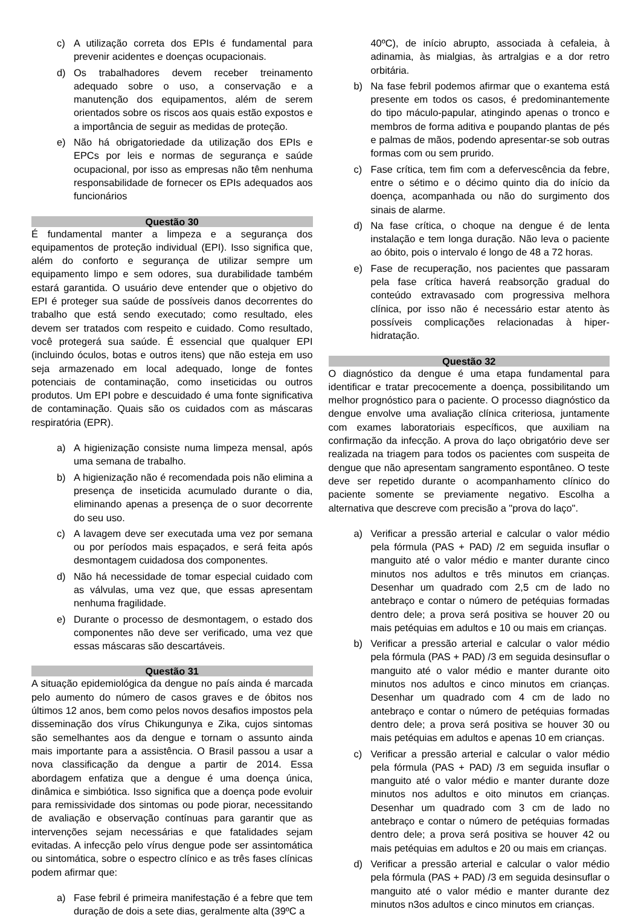c) A utilização correta dos EPIs é fundamental para prevenir acidentes e doenças ocupacionais.
d) Os trabalhadores devem receber treinamento adequado sobre o uso, a conservação e a manutenção dos equipamentos, além de serem orientados sobre os riscos aos quais estão expostos e a importância de seguir as medidas de proteção.
e) Não há obrigatoriedade da utilização dos EPIs e EPCs por leis e normas de segurança e saúde ocupacional, por isso as empresas não têm nenhuma responsabilidade de fornecer os EPIs adequados aos funcionários
Questão 30
É fundamental manter a limpeza e a segurança dos equipamentos de proteção individual (EPI). Isso significa que, além do conforto e segurança de utilizar sempre um equipamento limpo e sem odores, sua durabilidade também estará garantida. O usuário deve entender que o objetivo do EPI é proteger sua saúde de possíveis danos decorrentes do trabalho que está sendo executado; como resultado, eles devem ser tratados com respeito e cuidado. Como resultado, você protegerá sua saúde. É essencial que qualquer EPI (incluindo óculos, botas e outros itens) que não esteja em uso seja armazenado em local adequado, longe de fontes potenciais de contaminação, como inseticidas ou outros produtos. Um EPI pobre e descuidado é uma fonte significativa de contaminação. Quais são os cuidados com as máscaras respiratória (EPR).
a) A higienização consiste numa limpeza mensal, após uma semana de trabalho.
b) A higienização não é recomendada pois não elimina a presença de inseticida acumulado durante o dia, eliminando apenas a presença de o suor decorrente do seu uso.
c) A lavagem deve ser executada uma vez por semana ou por períodos mais espaçados, e será feita após desmontagem cuidadosa dos componentes.
d) Não há necessidade de tomar especial cuidado com as válvulas, uma vez que, que essas apresentam nenhuma fragilidade.
e) Durante o processo de desmontagem, o estado dos componentes não deve ser verificado, uma vez que essas máscaras são descartáveis.
Questão 31
A situação epidemiológica da dengue no país ainda é marcada pelo aumento do número de casos graves e de óbitos nos últimos 12 anos, bem como pelos novos desafios impostos pela disseminação dos vírus Chikungunya e Zika, cujos sintomas são semelhantes aos da dengue e tornam o assunto ainda mais importante para a assistência. O Brasil passou a usar a nova classificação da dengue a partir de 2014. Essa abordagem enfatiza que a dengue é uma doença única, dinâmica e simbiótica. Isso significa que a doença pode evoluir para remissividade dos sintomas ou pode piorar, necessitando de avaliação e observação contínuas para garantir que as intervenções sejam necessárias e que fatalidades sejam evitadas. A infecção pelo vírus dengue pode ser assintomática ou sintomática, sobre o espectro clínico e as três fases clínicas podem afirmar que:
a) Fase febril é primeira manifestação é a febre que tem duração de dois a sete dias, geralmente alta (39ºC a
40ºC), de início abrupto, associada à cefaleia, à adinamia, às mialgias, às artralgias e a dor retro orbitária.
b) Na fase febril podemos afirmar que o exantema está presente em todos os casos, é predominantemente do tipo máculo-papular, atingindo apenas o tronco e membros de forma aditiva e poupando plantas de pés e palmas de mãos, podendo apresentar-se sob outras formas com ou sem prurido.
c) Fase crítica, tem fim com a defervescência da febre, entre o sétimo e o décimo quinto dia do início da doença, acompanhada ou não do surgimento dos sinais de alarme.
d) Na fase crítica, o choque na dengue é de lenta instalação e tem longa duração. Não leva o paciente ao óbito, pois o intervalo é longo de 48 a 72 horas.
e) Fase de recuperação, nos pacientes que passaram pela fase crítica haverá reabsorção gradual do conteúdo extravasado com progressiva melhora clínica, por isso não é necessário estar atento às possíveis complicações relacionadas à hiper-hidratação.
Questão 32
O diagnóstico da dengue é uma etapa fundamental para identificar e tratar precocemente a doença, possibilitando um melhor prognóstico para o paciente. O processo diagnóstico da dengue envolve uma avaliação clínica criteriosa, juntamente com exames laboratoriais específicos, que auxiliam na confirmação da infecção. A prova do laço obrigatório deve ser realizada na triagem para todos os pacientes com suspeita de dengue que não apresentam sangramento espontâneo. O teste deve ser repetido durante o acompanhamento clínico do paciente somente se previamente negativo. Escolha a alternativa que descreve com precisão a "prova do laço".
a) Verificar a pressão arterial e calcular o valor médio pela fórmula (PAS + PAD) /2 em seguida insuflar o manguito até o valor médio e manter durante cinco minutos nos adultos e três minutos em crianças. Desenhar um quadrado com 2,5 cm de lado no antebraço e contar o número de petéquias formadas dentro dele; a prova será positiva se houver 20 ou mais petéquias em adultos e 10 ou mais em crianças.
b) Verificar a pressão arterial e calcular o valor médio pela fórmula (PAS + PAD) /3 em seguida desinsuflar o manguito até o valor médio e manter durante oito minutos nos adultos e cinco minutos em crianças. Desenhar um quadrado com 4 cm de lado no antebraço e contar o número de petéquias formadas dentro dele; a prova será positiva se houver 30 ou mais petéquias em adultos e apenas 10 em crianças.
c) Verificar a pressão arterial e calcular o valor médio pela fórmula (PAS + PAD) /3 em seguida insuflar o manguito até o valor médio e manter durante doze minutos nos adultos e oito minutos em crianças. Desenhar um quadrado com 3 cm de lado no antebraço e contar o número de petéquias formadas dentro dele; a prova será positiva se houver 42 ou mais petéquias em adultos e 20 ou mais em crianças.
d) Verificar a pressão arterial e calcular o valor médio pela fórmula (PAS + PAD) /3 em seguida desinsuflar o manguito até o valor médio e manter durante dez minutos n3os adultos e cinco minutos em crianças.